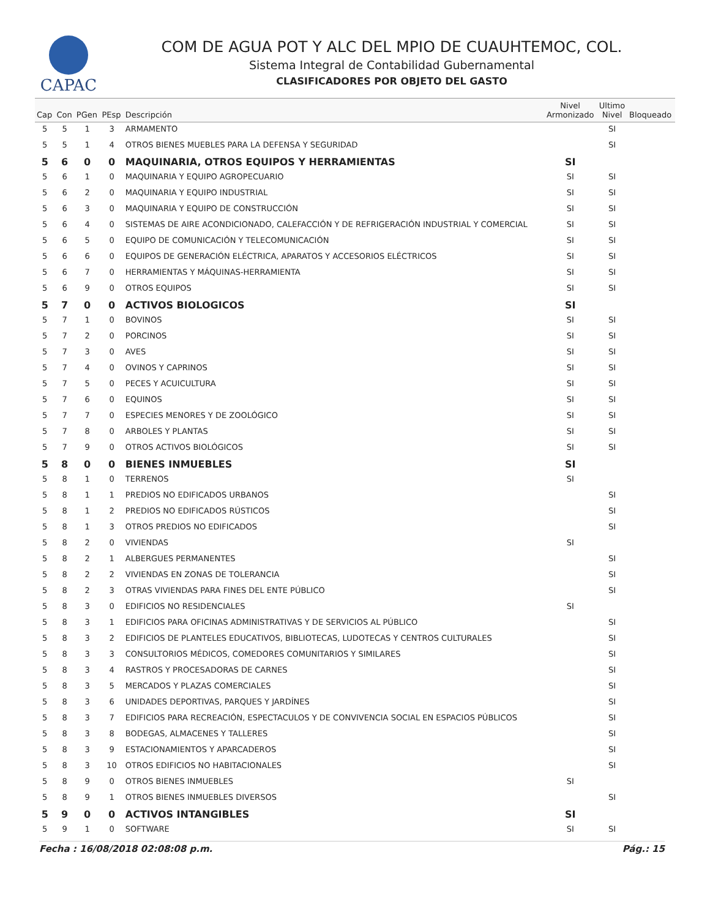CAPAC
COM DE AGUA POT Y ALC DEL MPIO DE CUAUHTEMOC, COL.
Sistema Integral de Contabilidad Gubernamental
CLASIFICADORES POR OBJETO DEL GASTO
| Cap | Con | PGen | PEsp | Descripción | Nivel Armonizado | Ultimo Nivel | Bloqueado |
| --- | --- | --- | --- | --- | --- | --- | --- |
| 5 | 5 | 1 | 3 | ARMAMENTO | | SI | |
| 5 | 5 | 1 | 4 | OTROS BIENES MUEBLES PARA LA DEFENSA Y SEGURIDAD | | SI | |
| 5 | 6 | 0 | 0 | MAQUINARIA, OTROS EQUIPOS Y HERRAMIENTAS | SI | | |
| 5 | 6 | 1 | 0 | MAQUINARIA Y EQUIPO AGROPECUARIO | SI | SI | |
| 5 | 6 | 2 | 0 | MAQUINARIA Y EQUIPO INDUSTRIAL | SI | SI | |
| 5 | 6 | 3 | 0 | MAQUINARIA Y EQUIPO DE CONSTRUCCIÓN | SI | SI | |
| 5 | 6 | 4 | 0 | SISTEMAS DE AIRE ACONDICIONADO, CALEFACCIÓN Y DE REFRIGERACIÓN INDUSTRIAL Y COMERCIAL | SI | SI | |
| 5 | 6 | 5 | 0 | EQUIPO DE COMUNICACIÓN Y TELECOMUNICACIÓN | SI | SI | |
| 5 | 6 | 6 | 0 | EQUIPOS DE GENERACIÓN ELÉCTRICA, APARATOS Y ACCESORIOS ELÉCTRICOS | SI | SI | |
| 5 | 6 | 7 | 0 | HERRAMIENTAS Y MÁQUINAS-HERRAMIENTA | SI | SI | |
| 5 | 6 | 9 | 0 | OTROS EQUIPOS | SI | SI | |
| 5 | 7 | 0 | 0 | ACTIVOS BIOLOGICOS | SI | | |
| 5 | 7 | 1 | 0 | BOVINOS | SI | SI | |
| 5 | 7 | 2 | 0 | PORCINOS | SI | SI | |
| 5 | 7 | 3 | 0 | AVES | SI | SI | |
| 5 | 7 | 4 | 0 | OVINOS Y CAPRINOS | SI | SI | |
| 5 | 7 | 5 | 0 | PECES Y ACUICULTURA | SI | SI | |
| 5 | 7 | 6 | 0 | EQUINOS | SI | SI | |
| 5 | 7 | 7 | 0 | ESPECIES MENORES Y DE ZOOLÓGICO | SI | SI | |
| 5 | 7 | 8 | 0 | ARBOLES Y PLANTAS | SI | SI | |
| 5 | 7 | 9 | 0 | OTROS ACTIVOS BIOLÓGICOS | SI | SI | |
| 5 | 8 | 0 | 0 | BIENES INMUEBLES | SI | | |
| 5 | 8 | 1 | 0 | TERRENOS | SI | | |
| 5 | 8 | 1 | 1 | PREDIOS NO EDIFICADOS URBANOS | | SI | |
| 5 | 8 | 1 | 2 | PREDIOS NO EDIFICADOS RÚSTICOS | | SI | |
| 5 | 8 | 1 | 3 | OTROS PREDIOS NO EDIFICADOS | | SI | |
| 5 | 8 | 2 | 0 | VIVIENDAS | SI | | |
| 5 | 8 | 2 | 1 | ALBERGUES PERMANENTES | | SI | |
| 5 | 8 | 2 | 2 | VIVIENDAS EN ZONAS DE TOLERANCIA | | SI | |
| 5 | 8 | 2 | 3 | OTRAS VIVIENDAS PARA FINES DEL ENTE PÚBLICO | | SI | |
| 5 | 8 | 3 | 0 | EDIFICIOS NO RESIDENCIALES | SI | | |
| 5 | 8 | 3 | 1 | EDIFICIOS PARA OFICINAS ADMINISTRATIVAS Y DE SERVICIOS AL PÚBLICO | | SI | |
| 5 | 8 | 3 | 2 | EDIFICIOS DE PLANTELES EDUCATIVOS, BIBLIOTECAS, LUDOTECAS Y CENTROS CULTURALES | | SI | |
| 5 | 8 | 3 | 3 | CONSULTORIOS MÉDICOS, COMEDORES COMUNITARIOS Y SIMILARES | | SI | |
| 5 | 8 | 3 | 4 | RASTROS Y PROCESADORAS DE CARNES | | SI | |
| 5 | 8 | 3 | 5 | MERCADOS Y PLAZAS COMERCIALES | | SI | |
| 5 | 8 | 3 | 6 | UNIDADES DEPORTIVAS, PARQUES Y JARDÍNES | | SI | |
| 5 | 8 | 3 | 7 | EDIFICIOS PARA RECREACIÓN, ESPECTACULOS Y DE CONVIVENCIA SOCIAL EN ESPACIOS PÚBLICOS | | SI | |
| 5 | 8 | 3 | 8 | BODEGAS, ALMACENES Y TALLERES | | SI | |
| 5 | 8 | 3 | 9 | ESTACIONAMIENTOS Y APARCADEROS | | SI | |
| 5 | 8 | 3 | 10 | OTROS EDIFICIOS NO HABITACIONALES | | SI | |
| 5 | 8 | 9 | 0 | OTROS BIENES INMUEBLES | SI | | |
| 5 | 8 | 9 | 1 | OTROS BIENES INMUEBLES DIVERSOS | | SI | |
| 5 | 9 | 0 | 0 | ACTIVOS INTANGIBLES | SI | | |
| 5 | 9 | 1 | 0 | SOFTWARE | SI | SI | |
Fecha : 16/08/2018 02:08:08 p.m. Pág.: 15